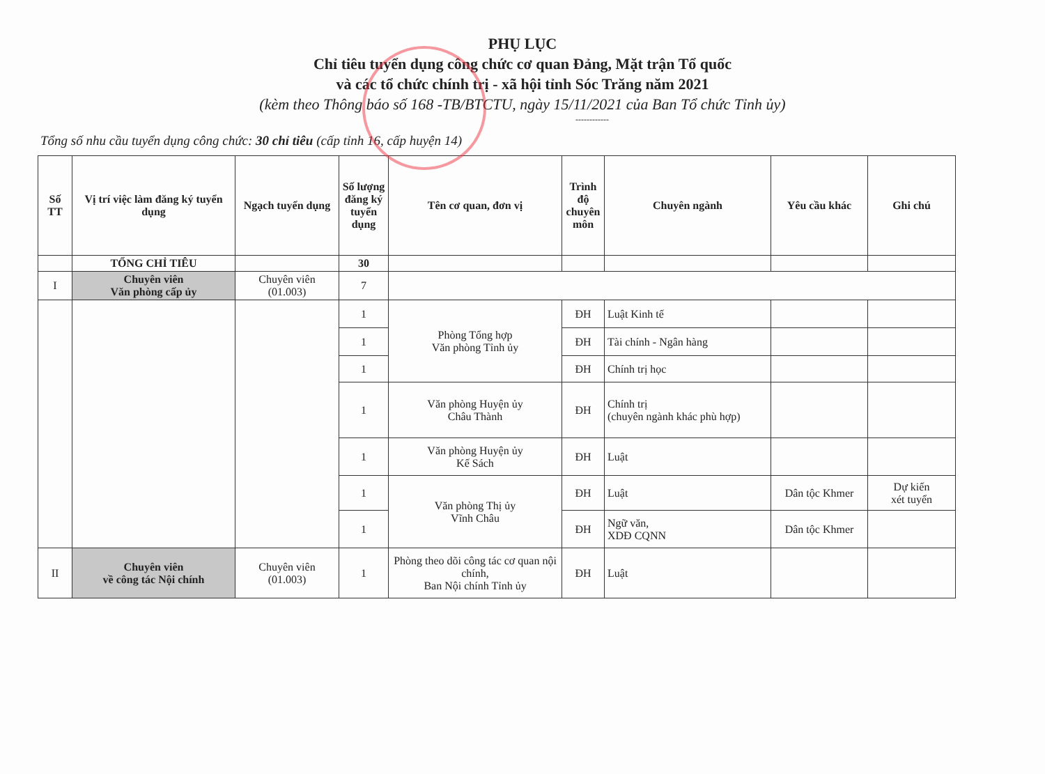PHỤ LỤC
Chỉ tiêu tuyển dụng công chức cơ quan Đảng, Mặt trận Tổ quốc
và các tổ chức chính trị - xã hội tỉnh Sóc Trăng năm 2021
(kèm theo Thông báo số 168 -TB/BTCTU, ngày 15/11/2021 của Ban Tổ chức Tỉnh ủy)
------------
Tổng số nhu cầu tuyển dụng công chức: 30 chỉ tiêu (cấp tỉnh 16, cấp huyện 14)
| Số TT | Vị trí việc làm đăng ký tuyển dụng | Ngạch tuyển dụng | Số lượng đăng ký tuyển dụng | Tên cơ quan, đơn vị | Trình độ chuyên môn | Chuyên ngành | Yêu cầu khác | Ghi chú |
| --- | --- | --- | --- | --- | --- | --- | --- | --- |
| | TỔNG CHỈ TIÊU | | 30 | | | | | |
| I | Chuyên viên Văn phòng cấp ủy | Chuyên viên (01.003) | 7 | | | | | |
| | | | 1 | Phòng Tổng hợp Văn phòng Tỉnh ủy | ĐH | Luật Kinh tế | | |
| | | | 1 | | ĐH | Tài chính - Ngân hàng | | |
| | | | 1 | | ĐH | Chính trị học | | |
| | | | 1 | Văn phòng Huyện ủy Châu Thành | ĐH | Chính trị (chuyên ngành khác phù hợp) | | |
| | | | 1 | Văn phòng Huyện ủy Kế Sách | ĐH | Luật | | |
| | | | 1 | Văn phòng Thị ủy Vĩnh Châu | ĐH | Luật | Dân tộc Khmer | Dự kiến xét tuyển |
| | | | 1 | | ĐH | Ngữ văn, XDĐ CQNN | Dân tộc Khmer | |
| II | Chuyên viên về công tác Nội chính | Chuyên viên (01.003) | 1 | Phòng theo dõi công tác cơ quan nội chính, Ban Nội chính Tỉnh ủy | ĐH | Luật | | |